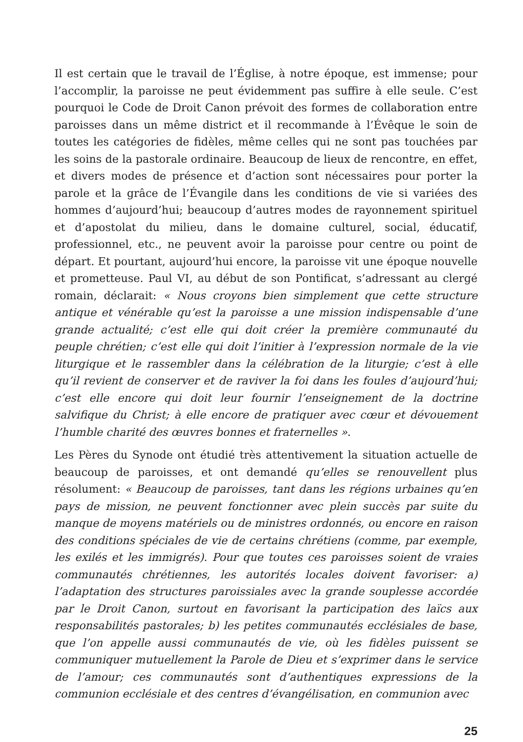Il est certain que le travail de l’Église, à notre époque, est immense; pour l’accomplir, la paroisse ne peut évidemment pas suffire à elle seule. C’est pourquoi le Code de Droit Canon prévoit des formes de collaboration entre paroisses dans un même district et il recommande à l’Évêque le soin de toutes les catégories de fidèles, même celles qui ne sont pas touchées par les soins de la pastorale ordinaire. Beaucoup de lieux de rencontre, en effet, et divers modes de présence et d’action sont nécessaires pour porter la parole et la grâce de l’Évangile dans les conditions de vie si variées des hommes d’aujourd’hui; beaucoup d’autres modes de rayonnement spirituel et d’apostolat du milieu, dans le domaine culturel, social, éducatif, professionnel, etc., ne peuvent avoir la paroisse pour centre ou point de départ. Et pourtant, aujourd’hui encore, la paroisse vit une époque nouvelle et prometteuse. Paul VI, au début de son Pontificat, s’adressant au clergé romain, déclarait: « Nous croyons bien simplement que cette structure antique et vénérable qu’est la paroisse a une mission indispensable d’une grande actualité; c’est elle qui doit créer la première communauté du peuple chrétien; c’est elle qui doit l’initier à l’expression normale de la vie liturgique et le rassembler dans la célébration de la liturgie; c’est à elle qu’il revient de conserver et de raviver la foi dans les foules d’aujourd’hui; c’est elle encore qui doit leur fournir l’enseignement de la doctrine salvifique du Christ; à elle encore de pratiquer avec cœur et dévouement l’humble charité des œuvres bonnes et fraternelles ».
Les Pères du Synode ont étudié très attentivement la situation actuelle de beaucoup de paroisses, et ont demandé qu’elles se renouvellent plus résolument: « Beaucoup de paroisses, tant dans les régions urbaines qu’en pays de mission, ne peuvent fonctionner avec plein succès par suite du manque de moyens matériels ou de ministres ordonnés, ou encore en raison des conditions spéciales de vie de certains chrétiens (comme, par exemple, les exilés et les immigrés). Pour que toutes ces paroisses soient de vraies communautés chrétiennes, les autorités locales doivent favoriser: a) l’adaptation des structures paroissiales avec la grande souplesse accordée par le Droit Canon, surtout en favorisant la participation des laïcs aux responsabilités pastorales; b) les petites communautés ecclésiales de base, que l’on appelle aussi communautés de vie, où les fidèles puissent se communiquer mutuellement la Parole de Dieu et s’exprimer dans le service de l’amour; ces communautés sont d’authentiques expressions de la communion ecclésiale et des centres d’évangélisation, en communion avec
25